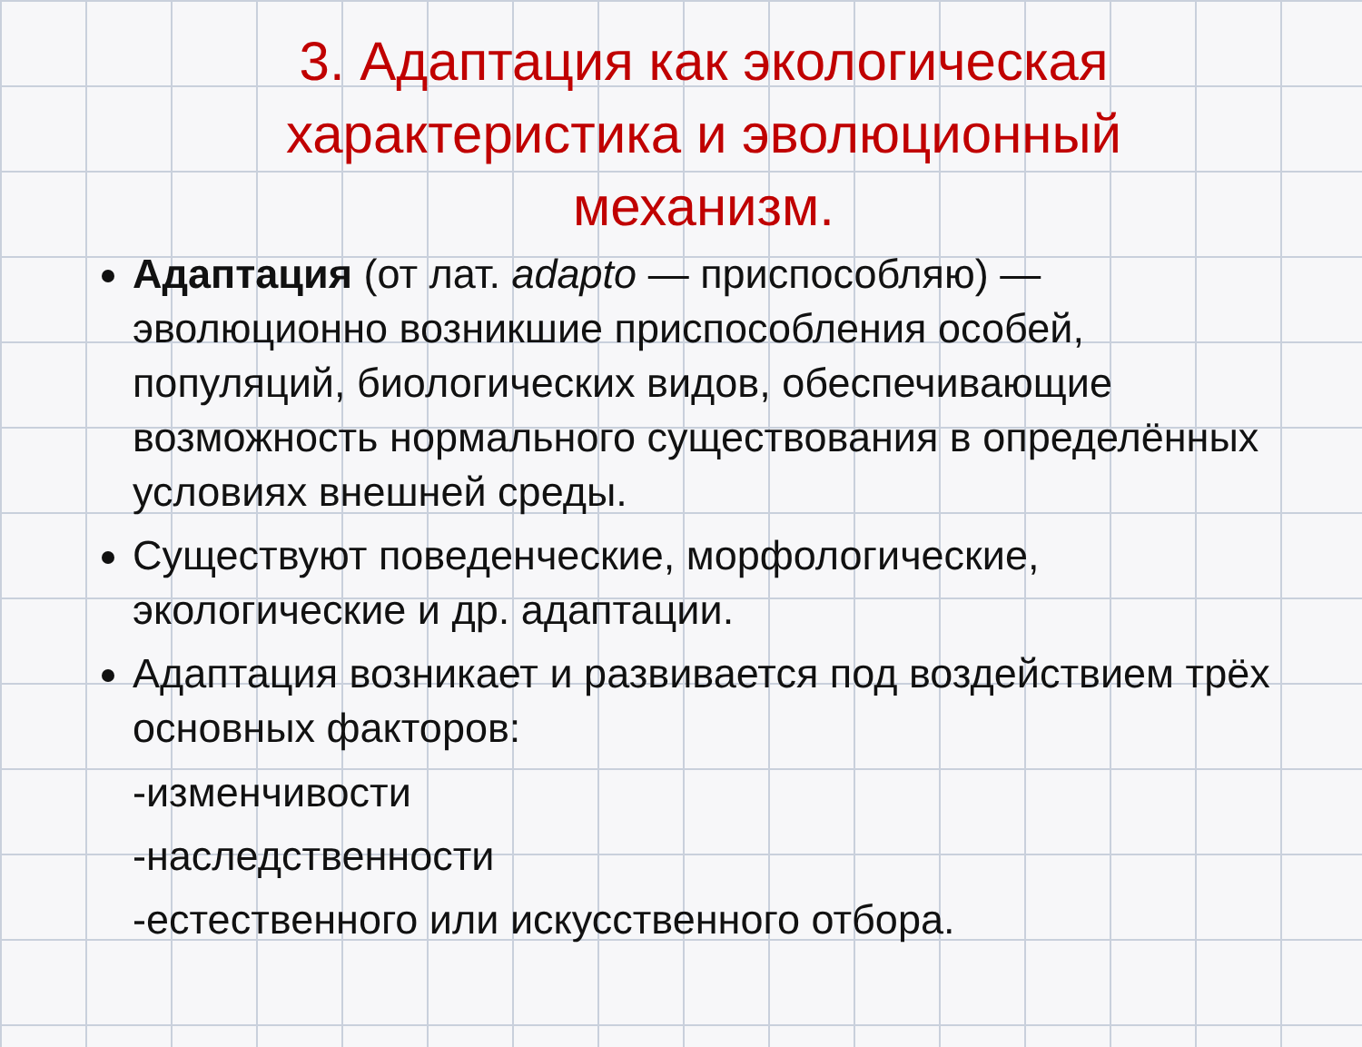3. Адаптация как экологическая характеристика и эволюционный механизм.
Адаптация (от лат. adapto — приспособляю) — эволюционно возникшие приспособления особей, популяций, биологических видов, обеспечивающие возможность нормального существования в определённых условиях внешней среды.
Существуют поведенческие, морфологические, экологические и др. адаптации.
Адаптация возникает и развивается под воздействием трёх основных факторов:
-изменчивости
-наследственности
-естественного или искусственного отбора.